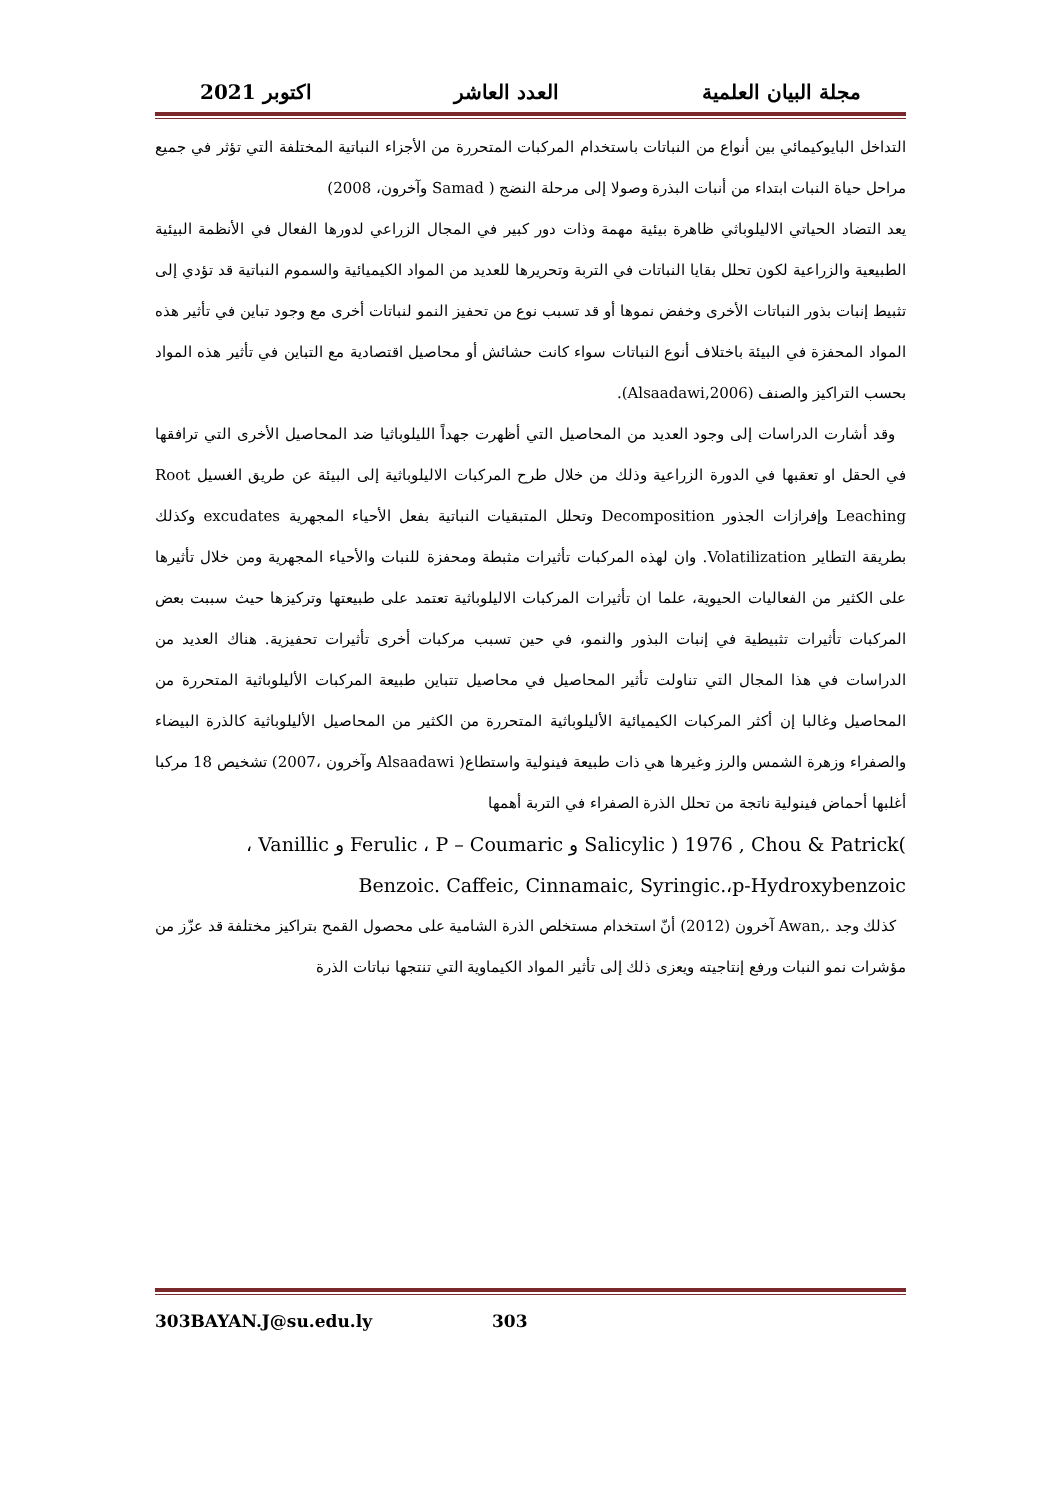مجلة البيان العلمية العدد العاشر اكتوبر 2021
التداخل البايوكيمائي بين أنواع من النباتات باستخدام المركبات المتحررة من الأجزاء النباتية المختلفة التي تؤثر في جميع مراحل حياة النبات ابتداء من أنبات البذرة وصولا إلى مرحلة النضج ( Samad وآخرون، 2008)
يعد التضاد الحياتي الاليلوباثي ظاهرة بيئية مهمة وذات دور كبير في المجال الزراعي لدورها الفعال في الأنظمة البيئية الطبيعية والزراعية لكون تحلل بقايا النباتات في التربة وتحريرها للعديد من المواد الكيميائية والسموم النباتية قد تؤدي إلى تثبيط إنبات بذور النباتات الأخرى وخفض نموها أو قد تسبب نوع من تحفيز النمو لنباتات أخرى مع وجود تباين في تأثير هذه المواد المحفزة في البيئة باختلاف أنوع النباتات سواء كانت حشائش أو محاصيل اقتصادية مع التباين في تأثير هذه المواد بحسب التراكيز والصنف (Alsaadawi,2006).
وقد أشارت الدراسات إلى وجود العديد من المحاصيل التي أظهرت جهداً الليلوباثيا ضد المحاصيل الأخرى التي ترافقها في الحقل او تعقبها في الدورة الزراعية وذلك من خلال طرح المركبات الاليلوباثية إلى البيئة عن طريق الغسيل Root Leaching وإفرازات الجذور Decomposition وتحلل المتبقيات النباتية بفعل الأحياء المجهرية excudates وكذلك بطريقة التطاير Volatilization. وان لهذه المركبات تأثيرات مثبطة ومحفزة للنبات والأحياء المجهرية ومن خلال تأثيرها على الكثير من الفعاليات الحيوية، علما ان تأثيرات المركبات الاليلوباثية تعتمد على طبيعتها وتركيزها حيث سببت بعض المركبات تأثيرات تثبيطية في إنبات البذور والنمو، في حين تسبب مركبات أخرى تأثيرات تحفيزية. هناك العديد من الدراسات في هذا المجال التي تناولت تأثير المحاصيل في محاصيل تتباين طبيعة المركبات الأليلوباثية المتحررة من المحاصيل وغالبا إن أكثر المركبات الكيميائية الأليلوباثية المتحررة من الكثير من المحاصيل الأليلوباثية كالذرة البيضاء والصفراء وزهرة الشمس والرز وغيرها هي ذات طبيعة فينولية واستطاع( Alsaadawi وآخرون ،2007) تشخيص 18 مركبا أغلبها أحماض فينولية ناتجة من تحلل الذرة الصفراء في التربة أهمها
، Vanillic و Ferulic ، P – Coumaric و Salicylic ) 1976 , Chou & Patrick(
Benzoic. Caffeic, Cinnamaic, Syringic.،p-Hydroxybenzoic
كذلك وجد .,Awan آخرون (2012) أنّ استخدام مستخلص الذرة الشامية على محصول القمح بتراكيز مختلفة قد عزّز من مؤشرات نمو النبات ورفع إنتاجيته ويعزى ذلك إلى تأثير المواد الكيماوية التي تنتجها نباتات الذرة
303BAYAN.J@su.edu.ly 303